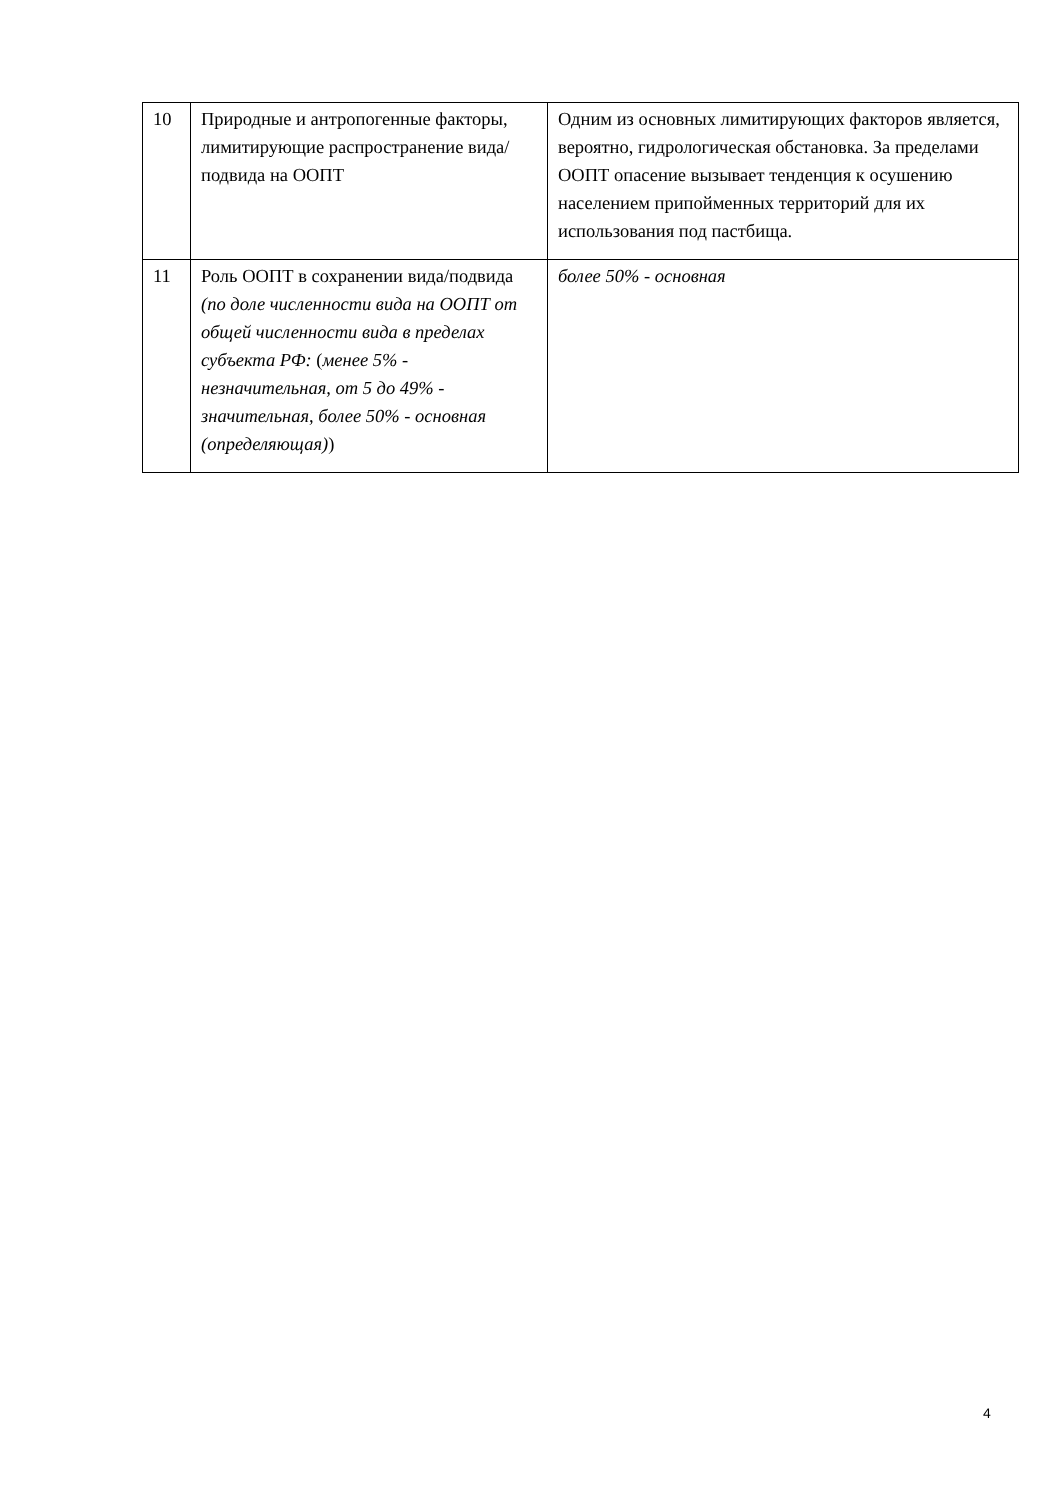| 10 | Природные и антропогенные факторы, лимитирующие распространение вида/подвида на ООПТ | Одним из основных лимитирующих факторов является, вероятно, гидрологическая обстановка. За пределами ООПТ опасение вызывает тенденция к осушению населением припойменных территорий для их использования под пастбища. |
| 11 | Роль ООПТ в сохранении вида/подвида (по доле численности вида на ООПТ от общей численности вида в пределах субъекта РФ: ( менее 5% - незначительная, от 5 до 49% - значительная, более 50% - основная (определяющая) ) | более 50% - основная |
4